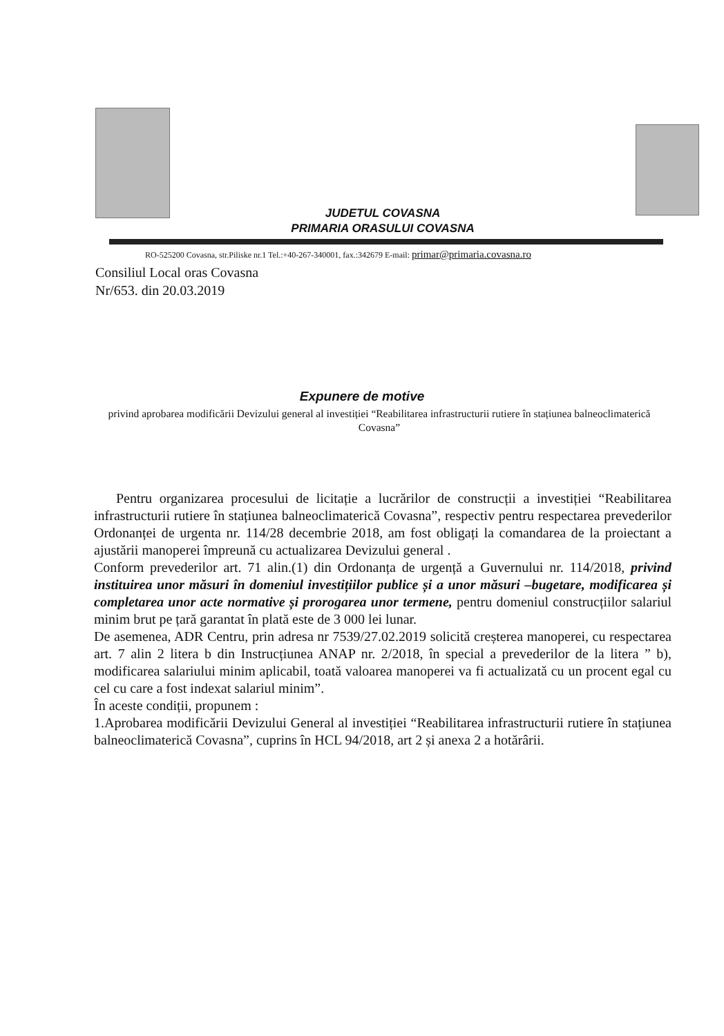JUDETUL COVASNA
PRIMARIA ORASULUI COVASNA
RO-525200 Covasna, str.Piliske nr.1 Tel.:+40-267-340001, fax.:342679 E-mail: primar@primaria.covasna.ro
Consiliul Local oras Covasna
Nr/653. din 20.03.2019
Expunere de motive
privind aprobarea modificării Devizului general al investiției “Reabilitarea infrastructurii rutiere în stațiunea balneoclimaterică Covasna”
Pentru organizarea procesului de licitație a lucrărilor de construcții a investiției “Reabilitarea infrastructurii rutiere în stațiunea balneoclimaterică Covasna”, respectiv pentru respectarea prevederilor Ordonanței de urgenta nr. 114/28 decembrie 2018, am fost obligați la comandarea de la proiectant a ajustării manoperei împreună cu actualizarea Devizului general .
Conform prevederilor art. 71 alin.(1) din Ordonanța de urgență a Guvernului nr. 114/2018, privind instituirea unor măsuri în domeniul investițiilor publice și a unor măsuri –bugetare, modificarea și completarea unor acte normative și prorogarea unor termene, pentru domeniul construcțiilor salariul minim brut pe țară garantat în plată este de 3 000 lei lunar.
De asemenea, ADR Centru, prin adresa nr 7539/27.02.2019 solicită creșterea manoperei, cu respectarea art. 7 alin 2 litera b din Instrucțiunea ANAP nr. 2/2018, în special a prevederilor de la litera ” b), modificarea salariului minim aplicabil, toată valoarea manoperei va fi actualizată cu un procent egal cu cel cu care a fost indexat salariul minim”.
În aceste condiții, propunem :
1.Aprobarea modificării Devizului General al investiției “Reabilitarea infrastructurii rutiere în stațiunea balneoclimaterică Covasna”, cuprins în HCL 94/2018, art 2 și anexa 2 a hotărârii.